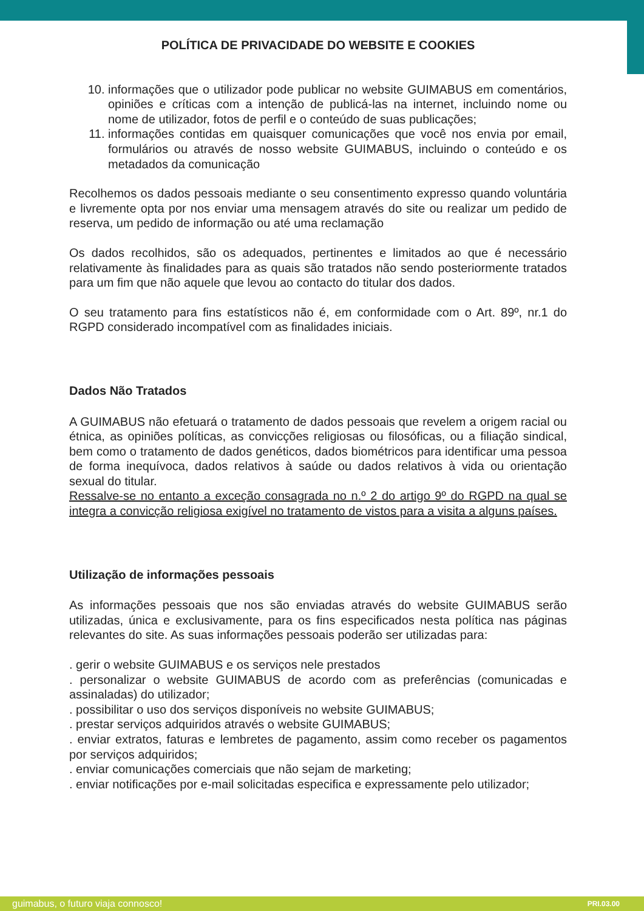POLÍTICA DE PRIVACIDADE DO WEBSITE E COOKIES
10. informações que o utilizador pode publicar no website GUIMABUS em comentários, opiniões e críticas com a intenção de publicá-las na internet, incluindo nome ou nome de utilizador, fotos de perfil e o conteúdo de suas publicações;
11. informações contidas em quaisquer comunicações que você nos envia por email, formulários ou através de nosso website GUIMABUS, incluindo o conteúdo e os metadados da comunicação
Recolhemos os dados pessoais mediante o seu consentimento expresso quando voluntária e livremente opta por nos enviar uma mensagem através do site ou realizar um pedido de reserva, um pedido de informação ou até uma reclamação
Os dados recolhidos, são os adequados, pertinentes e limitados ao que é necessário relativamente às finalidades para as quais são tratados não sendo posteriormente tratados para um fim que não aquele que levou ao contacto do titular dos dados.
O seu tratamento para fins estatísticos não é, em conformidade com o Art. 89º, nr.1 do RGPD considerado incompatível com as finalidades iniciais.
Dados Não Tratados
A GUIMABUS não efetuará o tratamento de dados pessoais que revelem a origem racial ou étnica, as opiniões políticas, as convicções religiosas ou filosóficas, ou a filiação sindical, bem como o tratamento de dados genéticos, dados biométricos para identificar uma pessoa de forma inequívoca, dados relativos à saúde ou dados relativos à vida ou orientação sexual do titular.
Ressalve-se no entanto a exceção consagrada no n.º 2 do artigo 9º do RGPD na qual se integra a convicção religiosa exigível no tratamento de vistos para a visita a alguns países.
Utilização de informações pessoais
As informações pessoais que nos são enviadas através do website GUIMABUS serão utilizadas, única e exclusivamente, para os fins especificados nesta política nas páginas relevantes do site. As suas informações pessoais poderão ser utilizadas para:
. gerir o website GUIMABUS e os serviços nele prestados
. personalizar o website GUIMABUS de acordo com as preferências (comunicadas e assinaladas) do utilizador;
. possibilitar o uso dos serviços disponíveis no website GUIMABUS;
. prestar serviços adquiridos através o website GUIMABUS;
. enviar extratos, faturas e lembretes de pagamento, assim como receber os pagamentos por serviços adquiridos;
. enviar comunicações comerciais que não sejam de marketing;
. enviar notificações por e-mail solicitadas especifica e expressamente pelo utilizador;
guimabus, o futuro viaja connosco!
PRI.03.00